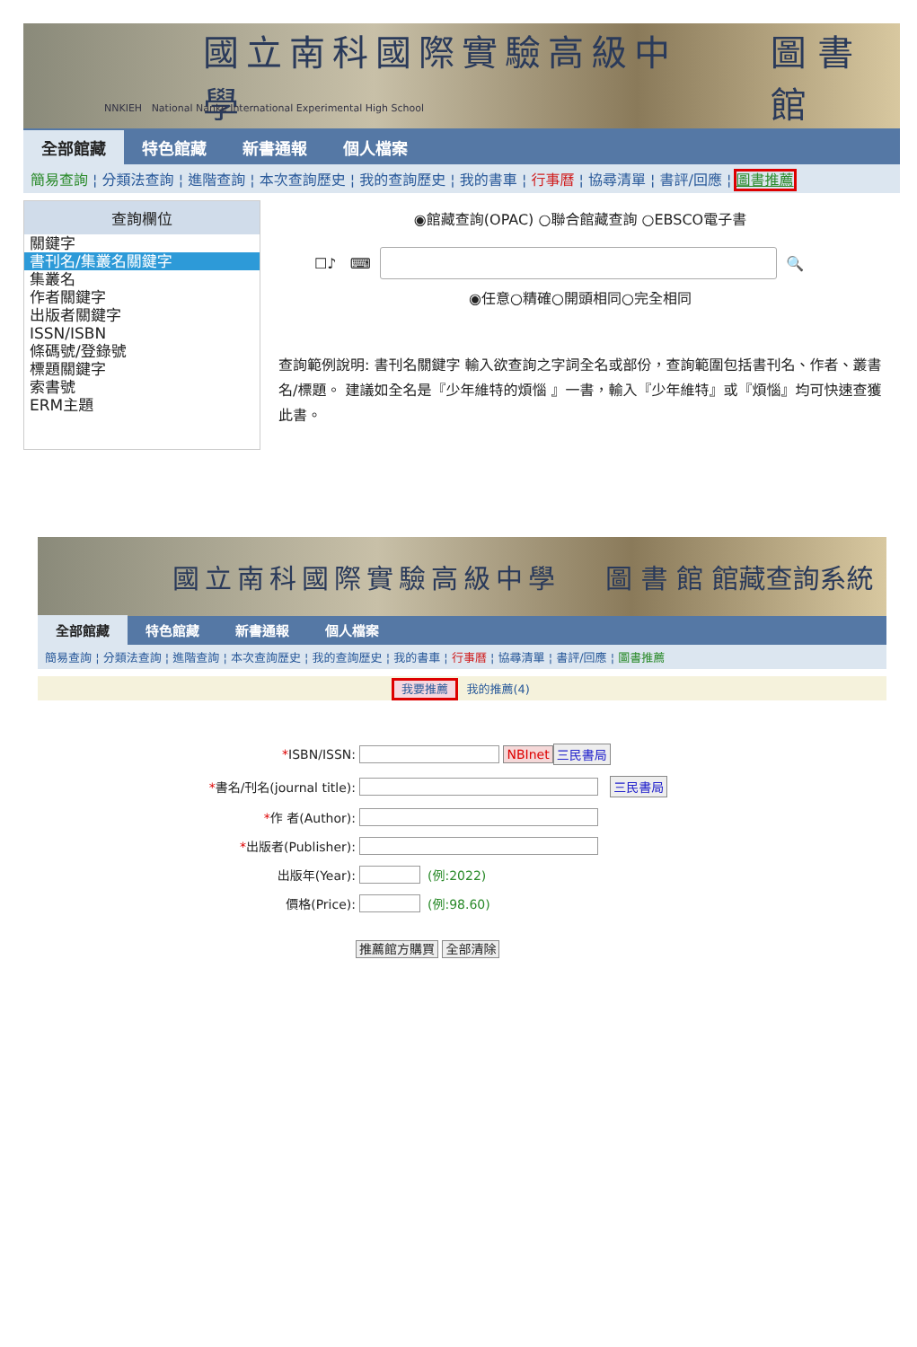國立南科國際實驗高級中學 圖 書 館
NNKIEH National Nanke International Experimental High School
全部館藏 特色館藏 新書通報 個人檔案
簡易查詢 ¦ 分類法查詢 ¦ 進階查詢 ¦ 本次查詢歷史 ¦ 我的查詢歷史 ¦ 我的書車 ¦ 行事曆 ¦ 協尋清單 ¦ 書評/回應 ¦ 圖書推薦
查詢欄位
關鍵字
書刊名/集叢名關鍵字
集叢名
作者關鍵字
出版者關鍵字
ISSN/ISBN
條碼號/登錄號
標題關鍵字
索書號
ERM主題
◉館藏查詢(OPAC) ○聯合館藏查詢 ○EBSCO電子書
☐♪ ⌨
🔍
◉任意○精確○開頭相同○完全相同
查詢範例說明: 書刊名關鍵字 輸入欲查詢之字詞全名或部份，查詢範圍包括書刊名、作者、叢書名/標題。 建議如全名是『少年維特的煩惱 』一書，輸入『少年維特』或『煩惱』均可快速查獲此書。
國立南科國際實驗高級中學 圖 書 館 館藏查詢系統
全部館藏 特色館藏 新書通報 個人檔案
簡易查詢 ¦ 分類法查詢 ¦ 進階查詢 ¦ 本次查詢歷史 ¦ 我的查詢歷史 ¦ 我的書車 ¦ 行事曆 ¦ 協尋清單 ¦ 書評/回應 ¦ 圖書推薦
我要推薦 我的推薦(4)
*ISBN/ISSN: NBInet 三民書局
*書名/刊名(journal title): 三民書局
*作 者(Author):
*出版者(Publisher):
出版年(Year): (例:2022)
價格(Price): (例:98.60)
推薦館方購買 全部清除